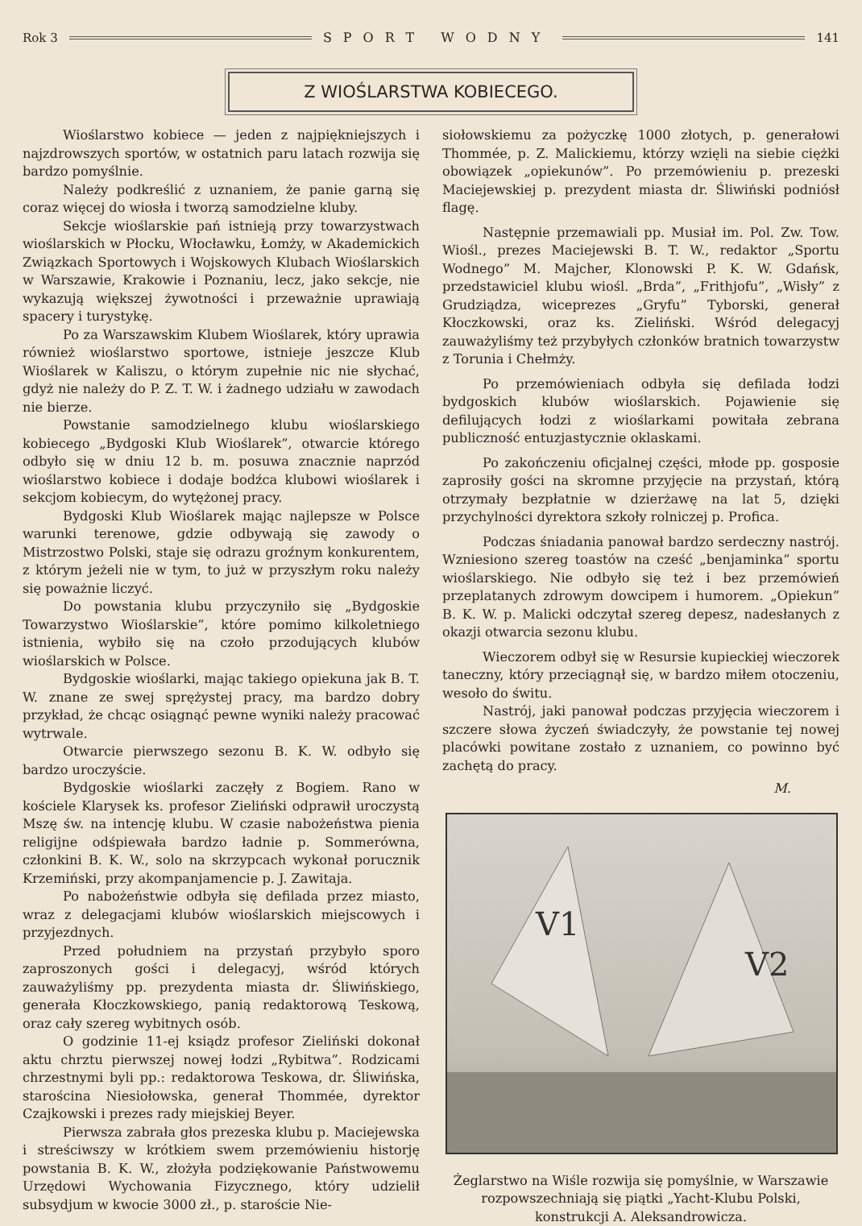Rok 3 SPORT WODNY 141
Z WIOŚLARSTWA KOBIECEGO.
Wioślarstwo kobiece — jeden z najpiękniejszych i najzdrowszych sportów, w ostatnich paru latach rozwija się bardzo pomyślnie.
Należy podkreślić z uznaniem, że panie garną się coraz więcej do wiosła i tworzą samodzielne kluby.
Sekcje wioślarskie pań istnieją przy towarzystwach wioślarskich w Płocku, Włocławku, Łomży, w Akademickich Związkach Sportowych i Wojskowych Klubach Wioślarskich w Warszawie, Krakowie i Poznaniu, lecz, jako sekcje, nie wykazują większej żywotności i przeważnie uprawiają spacery i turystykę.
Po za Warszawskim Klubem Wioślarek, który uprawia również wioślarstwo sportowe, istnieje jeszcze Klub Wioślarek w Kaliszu, o którym zupełnie nic nie słychać, gdyż nie należy do P. Z. T. W. i żadnego udziału w zawodach nie bierze.
Powstanie samodzielnego klubu wioślarskiego kobiecego „Bydgoski Klub Wioślarek”, otwarcie którego odbyło się w dniu 12 b. m. posuwa znacznie naprzód wioślarstwo kobiece i dodaje bodźca klubowi wioślarek i sekcjom kobiecym, do wytężonej pracy.
Bydgoski Klub Wioślarek mając najlepsze w Polsce warunki terenowe, gdzie odbywają się zawody o Mistrzostwo Polski, staje się odrazu groźnym konkurentem, z którym jeżeli nie w tym, to już w przyszłym roku należy się poważnie liczyć.
Do powstania klubu przyczyniło się „Bydgoskie Towarzystwo Wioślarskie”, które pomimo kilkoletniego istnienia, wybiło się na czoło przodujących klubów wioślarskich w Polsce.
Bydgoskie wioślarki, mając takiego opiekuna jak B. T. W. znane ze swej sprężystej pracy, ma bardzo dobry przykład, że chcąc osiągnąć pewne wyniki należy pracować wytrwale.
Otwarcie pierwszego sezonu B. K. W. odbyło się bardzo uroczyście.
Bydgoskie wioślarki zaczęły z Bogiem. Rano w kościele Klarysek ks. profesor Zieliński odprawił uroczystą Mszę św. na intencję klubu. W czasie nabożeństwa pienia religijne odśpiewała bardzo ładnie p. Sommerówna, członkini B. K. W., solo na skrzypcach wykonał porucznik Krzemiński, przy akompanjamencie p. J. Zawitaja.
Po nabożeństwie odbyła się defilada przez miasto, wraz z delegacjami klubów wioślarskich miejscowych i przyjezdnych.
Przed południem na przystań przybyło sporo zaproszonych gości i delegacyj, wśród których zauważyliśmy pp. prezydenta miasta dr. Śliwińskiego, generała Kłoczkowskiego, panią redaktorową Teskową, oraz cały szereg wybitnych osób.
O godzinie 11-ej ksiądz profesor Zieliński dokonał aktu chrztu pierwszej nowej łodzi „Rybitwa”. Rodzicami chrzestnymi byli pp.: redaktorowa Teskowa, dr. Śliwińska, starościna Niesiołowska, generał Thommée, dyrektor Czajkowski i prezes rady miejskiej Beyer.
Pierwsza zabrała głos prezeska klubu p. Maciejewska i streściwszy w krótkiem swem przemówieniu historję powstania B. K. W., złożyła podziękowanie Państwowemu Urzędowi Wychowania Fizycznego, który udzielił subsydjum w kwocie 3000 zł., p. staroście Nie-
siołowskiemu za pożyczkę 1000 złotych, p. generałowi Thommée, p. Z. Malickiemu, którzy wzięli na siebie ciężki obowiązek „opiekunów”. Po przemówieniu p. prezeski Maciejewskiej p. prezydent miasta dr. Śliwiński podniósł flagę.
Następnie przemawiali pp. Musiał im. Pol. Zw. Tow. Wiośl., prezes Maciejewski B. T. W., redaktor „Sportu Wodnego” M. Majcher, Klonowski P. K. W. Gdańsk, przedstawiciel klubu wiośl. „Brda”, „Frithjofu”, „Wisły” z Grudziądza, wiceprezes „Gryfu” Tyborski, generał Kłoczkowski, oraz ks. Zieliński. Wśród delegacyj zauważyliśmy też przybyłych członków bratnich towarzystw z Torunia i Chełmży.
Po przemówieniach odbyła się defilada łodzi bydgoskich klubów wioślarskich. Pojawienie się defilujących łodzi z wioślarkami powitała zebrana publiczność entuzjastycznie oklaskami.
Po zakończeniu oficjalnej części, młode pp. gospo­sie zaprosiły gości na skromne przyjęcie na przystań, którą otrzymały bezpłatnie w dzierżawę na lat 5, dzięki przychylności dyrektora szkoły rolniczej p. Profica.
Podczas śniadania panował bardzo serdeczny nastrój. Wzniesiono szereg toastów na cześć „benjaminka” sportu wioślarskiego. Nie odbyło się też i bez przemówień przeplatanych zdrowym dowcipem i humorem. „Opiekun” B. K. W. p. Malicki odczytał szereg depesz, nadesłanych z okazji otwarcia sezonu klubu.
Wieczorem odbył się w Resursie kupieckiej wieczorek taneczny, który przeciągnął się, w bardzo miłem otoczeniu, wesoło do świtu.
Nastrój, jaki panował podczas przyjęcia wieczorem i szczere słowa życzeń świadczyły, że powstanie tej nowej placówki powitane zostało z uznaniem, co powinno być zachętą do pracy.
M.
V1
V2
Żeglarstwo na Wiśle rozwija się pomyślnie, w Warszawie rozpowszechniają się piątki „Yacht-Klubu Polski, konstrukcji A. Aleksandrowicza.